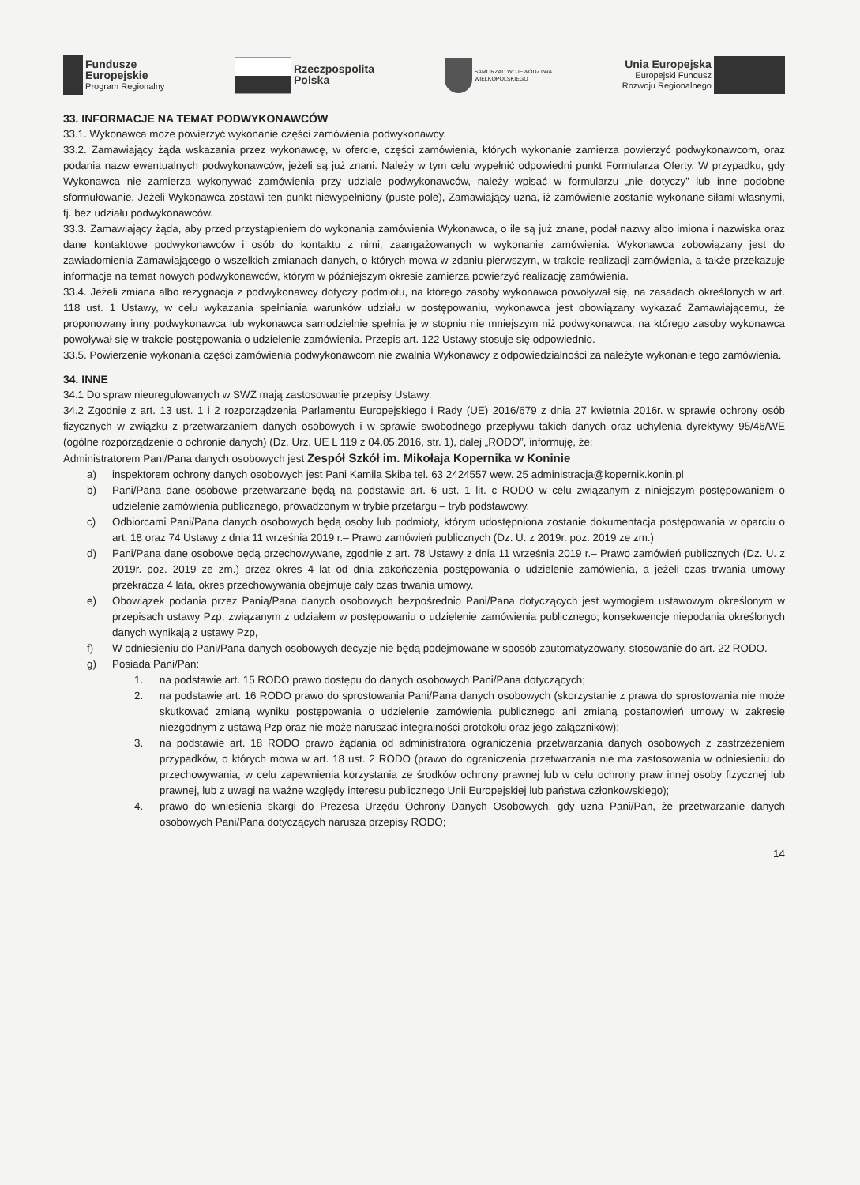Fundusze
Europejskie
Program Regionalny
Rzeczpospolita
Polska
SAMORZĄD WOJEWÓDZTWA
WIELKOPOLSKIEGO
Unia Europejska
Europejski Fundusz
Rozwoju Regionalnego
33. INFORMACJE NA TEMAT PODWYKONAWCÓW
33.1. Wykonawca może powierzyć wykonanie części zamówienia podwykonawcy.
33.2. Zamawiający żąda wskazania przez wykonawcę, w ofercie, części zamówienia, których wykonanie zamierza powierzyć podwykonawcom, oraz podania nazw ewentualnych podwykonawców, jeżeli są już znani. Należy w tym celu wypełnić odpowiedni punkt Formularza Oferty. W przypadku, gdy Wykonawca nie zamierza wykonywać zamówienia przy udziale podwykonawców, należy wpisać w formularzu „nie dotyczy” lub inne podobne sformułowanie. Jeżeli Wykonawca zostawi ten punkt niewypełniony (puste pole), Zamawiający uzna, iż zamówienie zostanie wykonane siłami własnymi, tj. bez udziału podwykonawców.
33.3. Zamawiający żąda, aby przed przystąpieniem do wykonania zamówienia Wykonawca, o ile są już znane, podał nazwy albo imiona i nazwiska oraz dane kontaktowe podwykonawców i osób do kontaktu z nimi, zaangażowanych w wykonanie zamówienia. Wykonawca zobowiązany jest do zawiadomienia Zamawiającego o wszelkich zmianach danych, o których mowa w zdaniu pierwszym, w trakcie realizacji zamówienia, a także przekazuje informacje na temat nowych podwykonawców, którym w późniejszym okresie zamierza powierzyć realizację zamówienia.
33.4. Jeżeli zmiana albo rezygnacja z podwykonawcy dotyczy podmiotu, na którego zasoby wykonawca powoływał się, na zasadach określonych w art. 118 ust. 1 Ustawy, w celu wykazania spełniania warunków udziału w postępowaniu, wykonawca jest obowiązany wykazać Zamawiającemu, że proponowany inny podwykonawca lub wykonawca samodzielnie spełnia je w stopniu nie mniejszym niż podwykonawca, na którego zasoby wykonawca powoływał się w trakcie postępowania o udzielenie zamówienia. Przepis art. 122 Ustawy stosuje się odpowiednio.
33.5. Powierzenie wykonania części zamówienia podwykonawcom nie zwalnia Wykonawcy z odpowiedzialności za należyte wykonanie tego zamówienia.
34. INNE
34.1 Do spraw nieuregulowanych w SWZ mają zastosowanie przepisy Ustawy.
34.2 Zgodnie z art. 13 ust. 1 i 2 rozporządzenia Parlamentu Europejskiego i Rady (UE) 2016/679 z dnia 27 kwietnia 2016r. w sprawie ochrony osób fizycznych w związku z przetwarzaniem danych osobowych i w sprawie swobodnego przepływu takich danych oraz uchylenia dyrektywy 95/46/WE (ogólne rozporządzenie o ochronie danych) (Dz. Urz. UE L 119 z 04.05.2016, str. 1), dalej „RODO”, informuję, że:
Administratorem Pani/Pana danych osobowych jest Zespół Szkół im. Mikołaja Kopernika w Koninie
a) inspektorem ochrony danych osobowych jest Pani Kamila Skiba tel. 63 2424557 wew. 25 administracja@kopernik.konin.pl
b) Pani/Pana dane osobowe przetwarzane będą na podstawie art. 6 ust. 1 lit. c RODO w celu związanym z niniejszym postępowaniem o udzielenie zamówienia publicznego, prowadzonym w trybie przetargu – tryb podstawowy.
c) Odbiorcami Pani/Pana danych osobowych będą osoby lub podmioty, którym udostępniona zostanie dokumentacja postępowania w oparciu o art. 18 oraz 74 Ustawy z dnia 11 września 2019 r.– Prawo zamówień publicznych (Dz. U. z 2019r. poz. 2019 ze zm.)
d) Pani/Pana dane osobowe będą przechowywane, zgodnie z art. 78 Ustawy z dnia 11 września 2019 r.– Prawo zamówień publicznych (Dz. U. z 2019r. poz. 2019 ze zm.) przez okres 4 lat od dnia zakończenia postępowania o udzielenie zamówienia, a jeżeli czas trwania umowy przekracza 4 lata, okres przechowywania obejmuje cały czas trwania umowy.
e) Obowiązek podania przez Panią/Pana danych osobowych bezpośrednio Pani/Pana dotyczących jest wymogiem ustawowym określonym w przepisach ustawy Pzp, związanym z udziałem w postępowaniu o udzielenie zamówienia publicznego; konsekwencje niepodania określonych danych wynikają z ustawy Pzp,
f) W odniesieniu do Pani/Pana danych osobowych decyzje nie będą podejmowane w sposób zautomatyzowany, stosowanie do art. 22 RODO.
g) Posiada Pani/Pan:
1. na podstawie art. 15 RODO prawo dostępu do danych osobowych Pani/Pana dotyczących;
2. na podstawie art. 16 RODO prawo do sprostowania Pani/Pana danych osobowych (skorzystanie z prawa do sprostowania nie może skutkować zmianą wyniku postępowania o udzielenie zamówienia publicznego ani zmianą postanowień umowy w zakresie niezgodnym z ustawą Pzp oraz nie może naruszać integralności protokołu oraz jego załączników);
3. na podstawie art. 18 RODO prawo żądania od administratora ograniczenia przetwarzania danych osobowych z zastrzeżeniem przypadków, o których mowa w art. 18 ust. 2 RODO (prawo do ograniczenia przetwarzania nie ma zastosowania w odniesieniu do przechowywania, w celu zapewnienia korzystania ze środków ochrony prawnej lub w celu ochrony praw innej osoby fizycznej lub prawnej, lub z uwagi na ważne względy interesu publicznego Unii Europejskiej lub państwa członkowskiego);
4. prawo do wniesienia skargi do Prezesa Urzędu Ochrony Danych Osobowych, gdy uzna Pani/Pan, że przetwarzanie danych osobowych Pani/Pana dotyczących narusza przepisy RODO;
14